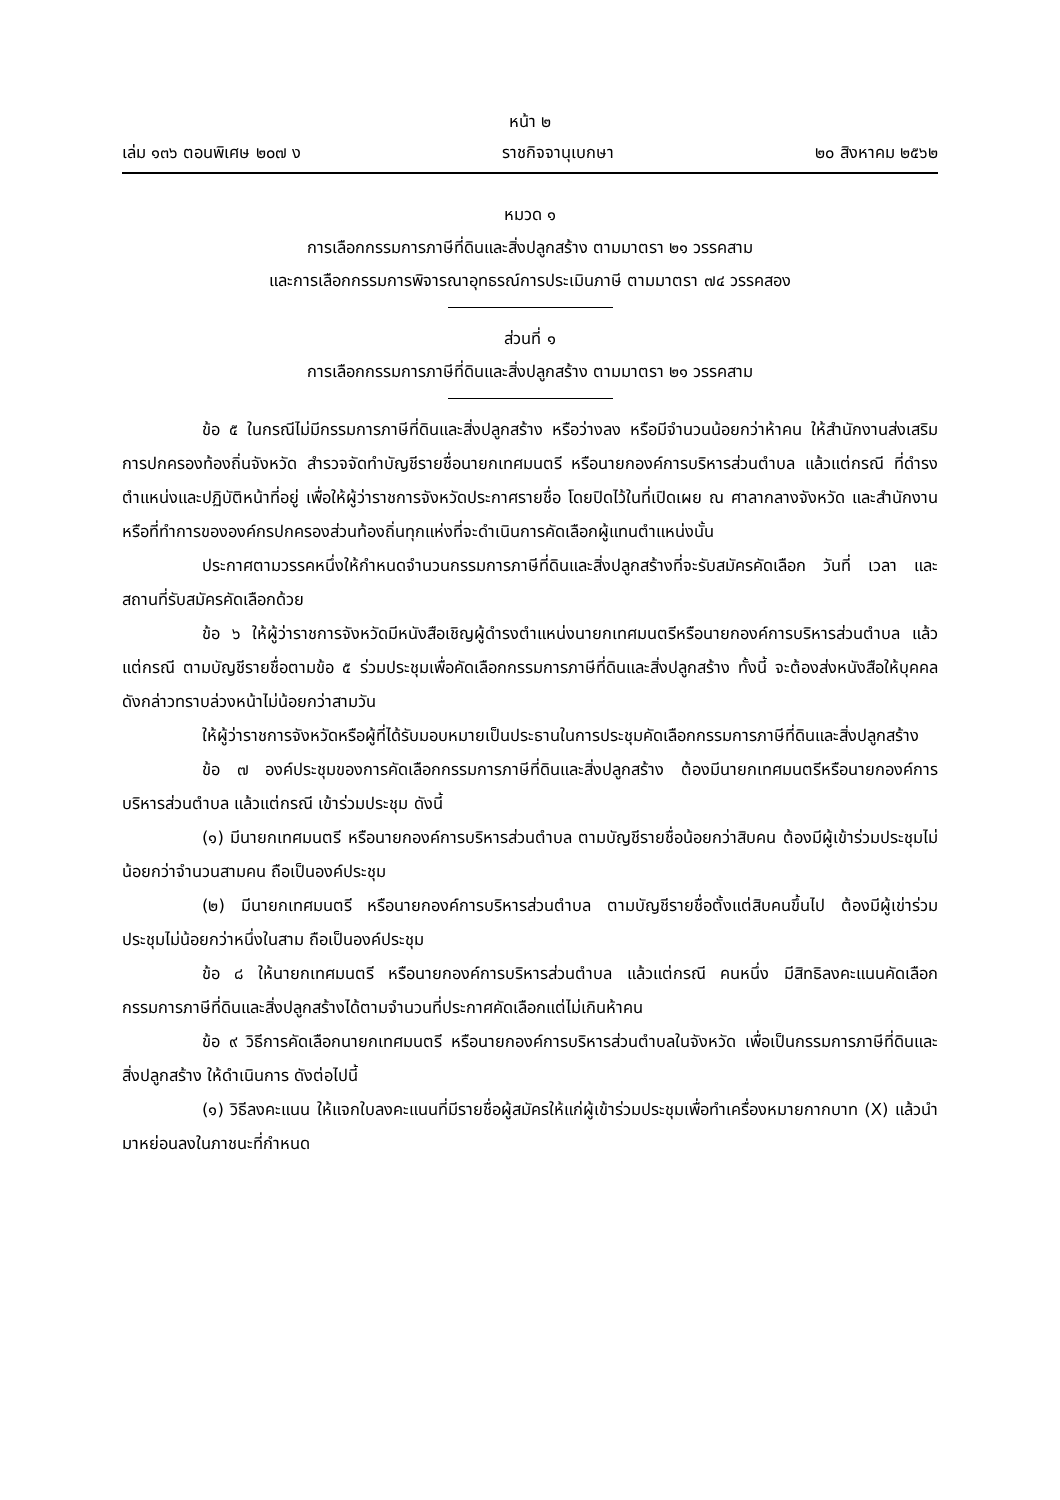หน้า ๒
เล่ม ๑๓๖ ตอนพิเศษ ๒๐๗ ง ราชกิจจานุเบกษา ๒๐ สิงหาคม ๒๕๖๒
หมวด ๑
การเลือกกรรมการภาษีที่ดินและสิ่งปลูกสร้าง ตามมาตรา ๒๑ วรรคสาม
และการเลือกกรรมการพิจารณาอุทธรณ์การประเมินภาษี ตามมาตรา ๗๔ วรรคสอง
ส่วนที่ ๑
การเลือกกรรมการภาษีที่ดินและสิ่งปลูกสร้าง ตามมาตรา ๒๑ วรรคสาม
ข้อ ๕ ในกรณีไม่มีกรรมการภาษีที่ดินและสิ่งปลูกสร้าง หรือว่างลง หรือมีจำนวนน้อยกว่าห้าคน ให้สำนักงานส่งเสริมการปกครองท้องถิ่นจังหวัด สำรวจจัดทำบัญชีรายชื่อนายกเทศมนตรี หรือนายกองค์การบริหารส่วนตำบล แล้วแต่กรณี ที่ดำรงตำแหน่งและปฏิบัติหน้าที่อยู่ เพื่อให้ผู้ว่าราชการจังหวัดประกาศรายชื่อ โดยปิดไว้ในที่เปิดเผย ณ ศาลากลางจังหวัด และสำนักงานหรือที่ทำการขององค์กรปกครองส่วนท้องถิ่นทุกแห่งที่จะดำเนินการคัดเลือกผู้แทนตำแหน่งนั้น
ประกาศตามวรรคหนึ่งให้กำหนดจำนวนกรรมการภาษีที่ดินและสิ่งปลูกสร้างที่จะรับสมัครคัดเลือก วันที่ เวลา และสถานที่รับสมัครคัดเลือกด้วย
ข้อ ๖ ให้ผู้ว่าราชการจังหวัดมีหนังสือเชิญผู้ดำรงตำแหน่งนายกเทศมนตรีหรือนายกองค์การบริหารส่วนตำบล แล้วแต่กรณี ตามบัญชีรายชื่อตามข้อ ๕ ร่วมประชุมเพื่อคัดเลือกกรรมการภาษีที่ดินและสิ่งปลูกสร้าง ทั้งนี้ จะต้องส่งหนังสือให้บุคคลดังกล่าวทราบล่วงหน้าไม่น้อยกว่าสามวัน
ให้ผู้ว่าราชการจังหวัดหรือผู้ที่ได้รับมอบหมายเป็นประธานในการประชุมคัดเลือกกรรมการภาษีที่ดินและสิ่งปลูกสร้าง
ข้อ ๗ องค์ประชุมของการคัดเลือกกรรมการภาษีที่ดินและสิ่งปลูกสร้าง ต้องมีนายกเทศมนตรีหรือนายกองค์การบริหารส่วนตำบล แล้วแต่กรณี เข้าร่วมประชุม ดังนี้
(๑) มีนายกเทศมนตรี หรือนายกองค์การบริหารส่วนตำบล ตามบัญชีรายชื่อน้อยกว่าสิบคน ต้องมีผู้เข้าร่วมประชุมไม่น้อยกว่าจำนวนสามคน ถือเป็นองค์ประชุม
(๒) มีนายกเทศมนตรี หรือนายกองค์การบริหารส่วนตำบล ตามบัญชีรายชื่อตั้งแต่สิบคนขึ้นไป ต้องมีผู้เข่าร่วมประชุมไม่น้อยกว่าหนึ่งในสาม ถือเป็นองค์ประชุม
ข้อ ๘ ให้นายกเทศมนตรี หรือนายกองค์การบริหารส่วนตำบล แล้วแต่กรณี คนหนึ่ง มีสิทธิลงคะแนนคัดเลือกกรรมการภาษีที่ดินและสิ่งปลูกสร้างได้ตามจำนวนที่ประกาศคัดเลือกแต่ไม่เกินห้าคน
ข้อ ๙ วิธีการคัดเลือกนายกเทศมนตรี หรือนายกองค์การบริหารส่วนตำบลในจังหวัด เพื่อเป็นกรรมการภาษีที่ดินและสิ่งปลูกสร้าง ให้ดำเนินการ ดังต่อไปนี้
(๑) วิธีลงคะแนน ให้แจกใบลงคะแนนที่มีรายชื่อผู้สมัครให้แก่ผู้เข้าร่วมประชุมเพื่อทำเครื่องหมายกากบาท (X) แล้วนำมาหย่อนลงในภาชนะที่กำหนด